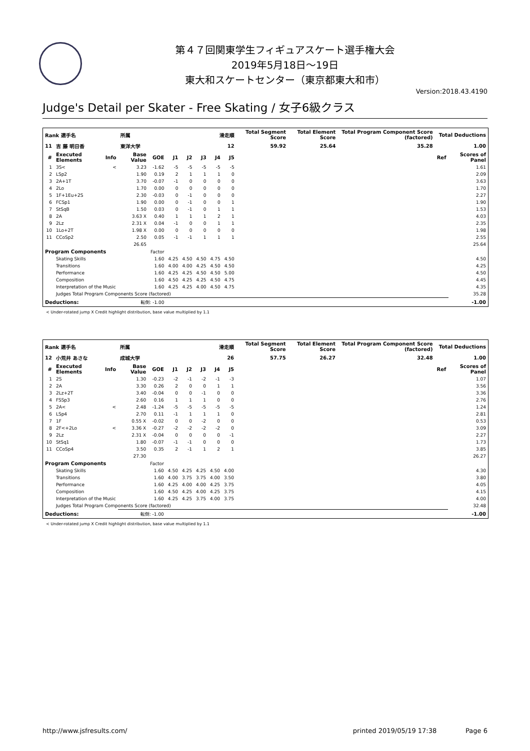第４７回関東学生フィギュアスケート選手権大会
2019年5月18日～19日
東大和スケートセンター（東京都東大和市）
Version:2018.43.4190
Judge's Detail per Skater - Free Skating / 女子6級クラス
| Rank 選手名 | | | 所属 | | 滑走順 | | | | | Total Segment Score | Total Element Score | Total Program Component Score (factored) | Total Deductions | |
| --- | --- | --- | --- | --- | --- | --- | --- | --- | --- | --- | --- | --- | --- | --- |
| 11 | 吉 藤 明日香 | | 東洋大学 | | 12 | | | | | 59.92 | 25.64 | 35.28 | 1.00 | |
| # | Executed Elements | Info | Base Value | GOE | J1 | J2 | J3 | J4 | J5 | | | | Ref | Scores of Panel |
| 1 | 3S< | < | 3.23 | -1.62 | -5 | -5 | -5 | -5 | -5 | | | | | 1.61 |
| 2 | LSp2 | | 1.90 | 0.19 | 2 | 1 | 1 | 1 | 0 | | | | | 2.09 |
| 3 | 2A+1T | | 3.70 | -0.07 | -1 | 0 | 0 | 0 | 0 | | | | | 3.63 |
| 4 | 2Lo | | 1.70 | 0.00 | 0 | 0 | 0 | 0 | 0 | | | | | 1.70 |
| 5 | 1F+1Eu+2S | | 2.30 | -0.03 | 0 | -1 | 0 | 0 | 0 | | | | | 2.27 |
| 6 | FCSp1 | | 1.90 | 0.00 | 0 | -1 | 0 | 0 | 1 | | | | | 1.90 |
| 7 | StSqB | | 1.50 | 0.03 | 0 | -1 | 0 | 1 | 1 | | | | | 1.53 |
| 8 | 2A | | 3.63 X | 0.40 | 1 | 1 | 1 | 2 | 1 | | | | | 4.03 |
| 9 | 2Lz | | 2.31 X | 0.04 | -1 | 0 | 0 | 1 | 1 | | | | | 2.35 |
| 10 | 1Lo+2T | | 1.98 X | 0.00 | 0 | 0 | 0 | 0 | 0 | | | | | 1.98 |
| 11 | CCoSp2 | | 2.50 | 0.05 | -1 | -1 | 1 | 1 | 1 | | | | | 2.55 |
| | | | 26.65 | | | | | | | | | | | 25.64 |
| Program Components | | | | Factor | | | | | | | | | | |
| | Skating Skills | | | 1.60 | 4.25 | 4.50 | 4.50 | 4.75 | 4.50 | | | | | 4.50 |
| | Transitions | | | 1.60 | 4.00 | 4.00 | 4.25 | 4.50 | 4.50 | | | | | 4.25 |
| | Performance | | | 1.60 | 4.25 | 4.25 | 4.50 | 4.50 | 5.00 | | | | | 4.50 |
| | Composition | | | 1.60 | 4.50 | 4.25 | 4.25 | 4.50 | 4.75 | | | | | 4.45 |
| | Interpretation of the Music | | | 1.60 | 4.25 | 4.25 | 4.00 | 4.50 | 4.75 | | | | | 4.35 |
| | Judges Total Program Components Score (factored) | | | | | | | | | | | | | 35.28 |
| Deductions: | | | 転倒: -1.00 | | | | | | | | | | | -1.00 |
< Under-rotated jump X Credit highlight distribution, base value multiplied by 1.1
| Rank 選手名 | | | 所属 | | 滑走順 | | | | | Total Segment Score | Total Element Score | Total Program Component Score (factored) | Total Deductions | |
| --- | --- | --- | --- | --- | --- | --- | --- | --- | --- | --- | --- | --- | --- | --- |
| 12 | 小荒井 あさな | | 成城大学 | | 26 | | | | | 57.75 | 26.27 | 32.48 | 1.00 | |
| # | Executed Elements | Info | Base Value | GOE | J1 | J2 | J3 | J4 | J5 | | | | Ref | Scores of Panel |
| 1 | 2S | | 1.30 | -0.23 | -2 | -1 | -2 | -1 | -3 | | | | | 1.07 |
| 2 | 2A | | 3.30 | 0.26 | 2 | 0 | 0 | 1 | 1 | | | | | 3.56 |
| 3 | 2Lz+2T | | 3.40 | -0.04 | 0 | 0 | -1 | 0 | 0 | | | | | 3.36 |
| 4 | FSSp3 | | 2.60 | 0.16 | 1 | 1 | 1 | 0 | 0 | | | | | 2.76 |
| 5 | 2A< | < | 2.48 | -1.24 | -5 | -5 | -5 | -5 | -5 | | | | | 1.24 |
| 6 | LSp4 | | 2.70 | 0.11 | -1 | 1 | 1 | 1 | 0 | | | | | 2.81 |
| 7 | 1F | | 0.55 X | -0.02 | 0 | 0 | -2 | 0 | 0 | | | | | 0.53 |
| 8 | 2F<+2Lo | < | 3.36 X | -0.27 | -2 | -2 | -2 | -2 | 0 | | | | | 3.09 |
| 9 | 2Lz | | 2.31 X | -0.04 | 0 | 0 | 0 | 0 | -1 | | | | | 2.27 |
| 10 | StSq1 | | 1.80 | -0.07 | -1 | -1 | 0 | 0 | 0 | | | | | 1.73 |
| 11 | CCoSp4 | | 3.50 | 0.35 | 2 | -1 | 1 | 2 | 1 | | | | | 3.85 |
| | | | 27.30 | | | | | | | | | | | 26.27 |
| Program Components | | | | Factor | | | | | | | | | | |
| | Skating Skills | | | 1.60 | 4.50 | 4.25 | 4.25 | 4.50 | 4.00 | | | | | 4.30 |
| | Transitions | | | 1.60 | 4.00 | 3.75 | 3.75 | 4.00 | 3.50 | | | | | 3.80 |
| | Performance | | | 1.60 | 4.25 | 4.00 | 4.00 | 4.25 | 3.75 | | | | | 4.05 |
| | Composition | | | 1.60 | 4.50 | 4.25 | 4.00 | 4.25 | 3.75 | | | | | 4.15 |
| | Interpretation of the Music | | | 1.60 | 4.25 | 4.25 | 3.75 | 4.00 | 3.75 | | | | | 4.00 |
| | Judges Total Program Components Score (factored) | | | | | | | | | | | | | 32.48 |
| Deductions: | | | 転倒: -1.00 | | | | | | | | | | | -1.00 |
< Under-rotated jump X Credit highlight distribution, base value multiplied by 1.1
http://www.jsfresults.com/ printed 2019/05/19 17:38 Page 6